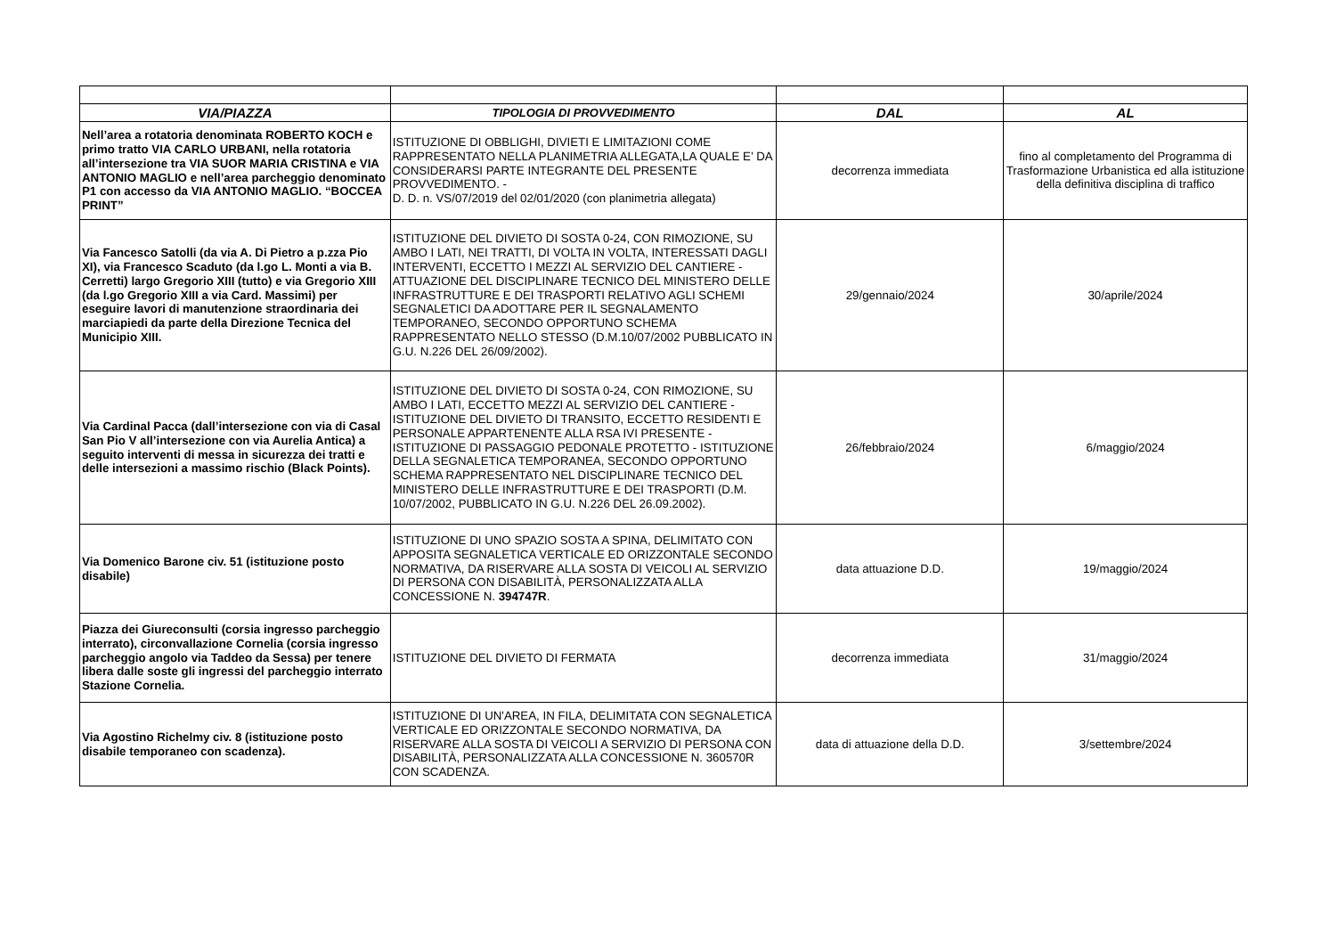| VIA/PIAZZA | TIPOLOGIA DI PROVVEDIMENTO | DAL | AL |
| --- | --- | --- | --- |
| Nell’area a rotatoria denominata ROBERTO KOCH e primo tratto VIA CARLO URBANI, nella rotatoria all’intersezione tra VIA SUOR MARIA CRISTINA e VIA ANTONIO MAGLIO e nell’area parcheggio denominato P1 con accesso da VIA ANTONIO MAGLIO. “BOCCEA PRINT” | ISTITUZIONE DI OBBLIGHI, DIVIETI E LIMITAZIONI COME RAPPRESENTATO NELLA PLANIMETRIA ALLEGATA,LA QUALE E’ DA CONSIDERARSI PARTE INTEGRANTE DEL PRESENTE PROVVEDIMENTO. - D. D. n. VS/07/2019 del 02/01/2020 (con planimetria allegata) | decorrenza immediata | fino al completamento del Programma di Trasformazione Urbanistica ed alla istituzione della definitiva disciplina di traffico |
| Via Fancesco Satolli (da via A. Di Pietro a p.zza Pio XI), via Francesco Scaduto (da l.go L. Monti a via B. Cerretti) largo Gregorio XIII (tutto) e via Gregorio XIII (da l.go Gregorio XIII a via Card. Massimi) per eseguire lavori di manutenzione straordinaria dei marciapiedi da parte della Direzione Tecnica del Municipio XIII. | ISTITUZIONE DEL DIVIETO DI SOSTA 0-24, CON RIMOZIONE, SU AMBO I LATI, NEI TRATTI, DI VOLTA IN VOLTA, INTERESSATI DAGLI INTERVENTI, ECCETTO I MEZZI AL SERVIZIO DEL CANTIERE - ATTUAZIONE DEL DISCIPLINARE TECNICO DEL MINISTERO DELLE INFRASTRUTTURE E DEI TRASPORTI RELATIVO AGLI SCHEMI SEGNALETICI DA ADOTTARE PER IL SEGNALAMENTO TEMPORANEO, SECONDO OPPORTUNO SCHEMA RAPPRESENTATO NELLO STESSO (D.M.10/07/2002 PUBBLICATO IN G.U. N.226 DEL 26/09/2002). | 29/gennaio/2024 | 30/aprile/2024 |
| Via Cardinal Pacca (dall’intersezione con via di Casal San Pio V all’intersezione con via Aurelia Antica) a seguito interventi di messa in sicurezza dei tratti e delle intersezioni a massimo rischio (Black Points). | ISTITUZIONE DEL DIVIETO DI SOSTA 0-24, CON RIMOZIONE, SU AMBO I LATI, ECCETTO MEZZI AL SERVIZIO DEL CANTIERE - ISTITUZIONE DEL DIVIETO DI TRANSITO, ECCETTO RESIDENTI E PERSONALE APPARTENENTE ALLA RSA IVI PRESENTE - ISTITUZIONE DI PASSAGGIO PEDONALE PROTETTO - ISTITUZIONE DELLA SEGNALETICA TEMPORANEA, SECONDO OPPORTUNO SCHEMA RAPPRESENTATO NEL DISCIPLINARE TECNICO DEL MINISTERO DELLE INFRASTRUTTURE E DEI TRASPORTI (D.M. 10/07/2002, PUBBLICATO IN G.U. N.226 DEL 26.09.2002). | 26/febbraio/2024 | 6/maggio/2024 |
| Via Domenico Barone civ. 51 (istituzione posto disabile) | ISTITUZIONE DI UNO SPAZIO SOSTA A SPINA, DELIMITATO CON APPOSITA SEGNALETICA VERTICALE ED ORIZZONTALE SECONDO NORMATIVA, DA RISERVARE ALLA SOSTA DI VEICOLI AL SERVIZIO DI PERSONA CON DISABILITÀ, PERSONALIZZATA ALLA CONCESSIONE N. 394747R . | data attuazione D.D. | 19/maggio/2024 |
| Piazza dei Giureconsulti (corsia ingresso parcheggio interrato), circonvallazione Cornelia (corsia ingresso parcheggio angolo via Taddeo da Sessa) per tenere libera dalle soste gli ingressi del parcheggio interrato Stazione Cornelia. | ISTITUZIONE DEL DIVIETO DI FERMATA | decorrenza immediata | 31/maggio/2024 |
| Via Agostino Richelmy civ. 8 (istituzione posto disabile temporaneo con scadenza). | ISTITUZIONE DI UN'AREA, IN FILA, DELIMITATA CON SEGNALETICA VERTICALE ED ORIZZONTALE SECONDO NORMATIVA, DA RISERVARE ALLA SOSTA DI VEICOLI A SERVIZIO DI PERSONA CON DISABILITÀ, PERSONALIZZATA ALLA CONCESSIONE N. 360570R CON SCADENZA. | data di attuazione della D.D. | 3/settembre/2024 |